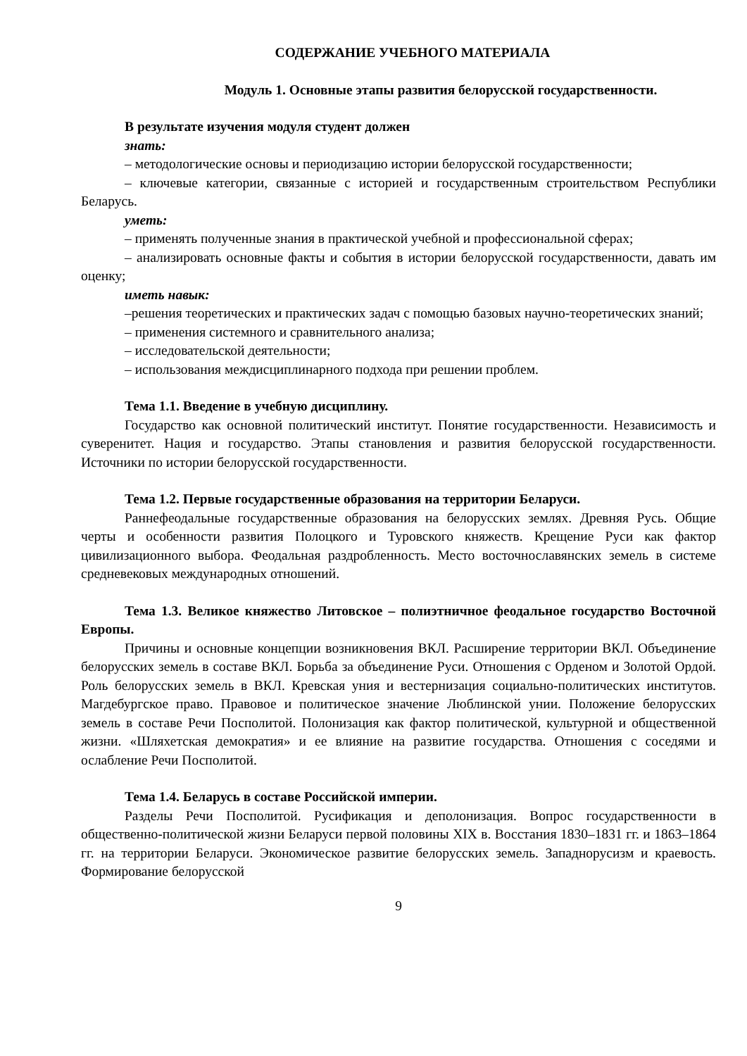СОДЕРЖАНИЕ УЧЕБНОГО МАТЕРИАЛА
Модуль 1. Основные этапы развития белорусской государственности.
В результате изучения модуля студент должен
знать:
– методологические основы и периодизацию истории белорусской государственности;
– ключевые категории, связанные с историей и государственным строительством Республики Беларусь.
уметь:
– применять полученные знания в практической учебной и профессиональной сферах;
– анализировать основные факты и события в истории белорусской государственности, давать им оценку;
иметь навык:
–решения теоретических и практических задач с помощью базовых научно-теоретических знаний;
– применения системного и сравнительного анализа;
– исследовательской деятельности;
– использования междисциплинарного подхода при решении проблем.
Тема 1.1. Введение в учебную дисциплину.
Государство как основной политический институт. Понятие государственности. Независимость и суверенитет. Нация и государство. Этапы становления и развития белорусской государственности. Источники по истории белорусской государственности.
Тема 1.2. Первые государственные образования на территории Беларуси.
Раннефеодальные государственные образования на белорусских землях. Древняя Русь. Общие черты и особенности развития Полоцкого и Туровского княжеств. Крещение Руси как фактор цивилизационного выбора. Феодальная раздробленность. Место восточнославянских земель в системе средневековых международных отношений.
Тема 1.3. Великое княжество Литовское – полиэтничное феодальное государство Восточной Европы.
Причины и основные концепции возникновения ВКЛ. Расширение территории ВКЛ. Объединение белорусских земель в составе ВКЛ. Борьба за объединение Руси. Отношения с Орденом и Золотой Ордой. Роль белорусских земель в ВКЛ. Кревская уния и вестернизация социально-политических институтов. Магдебургское право. Правовое и политическое значение Люблинской унии. Положение белорусских земель в составе Речи Посполитой. Полонизация как фактор политической, культурной и общественной жизни. «Шляхетская демократия» и ее влияние на развитие государства. Отношения с соседями и ослабление Речи Посполитой.
Тема 1.4. Беларусь в составе Российской империи.
Разделы Речи Посполитой. Русификация и деполонизация. Вопрос государственности в общественно-политической жизни Беларуси первой половины XIX в. Восстания 1830–1831 гг. и 1863–1864 гг. на территории Беларуси. Экономическое развитие белорусских земель. Западнорусизм и краевость. Формирование белорусской
9